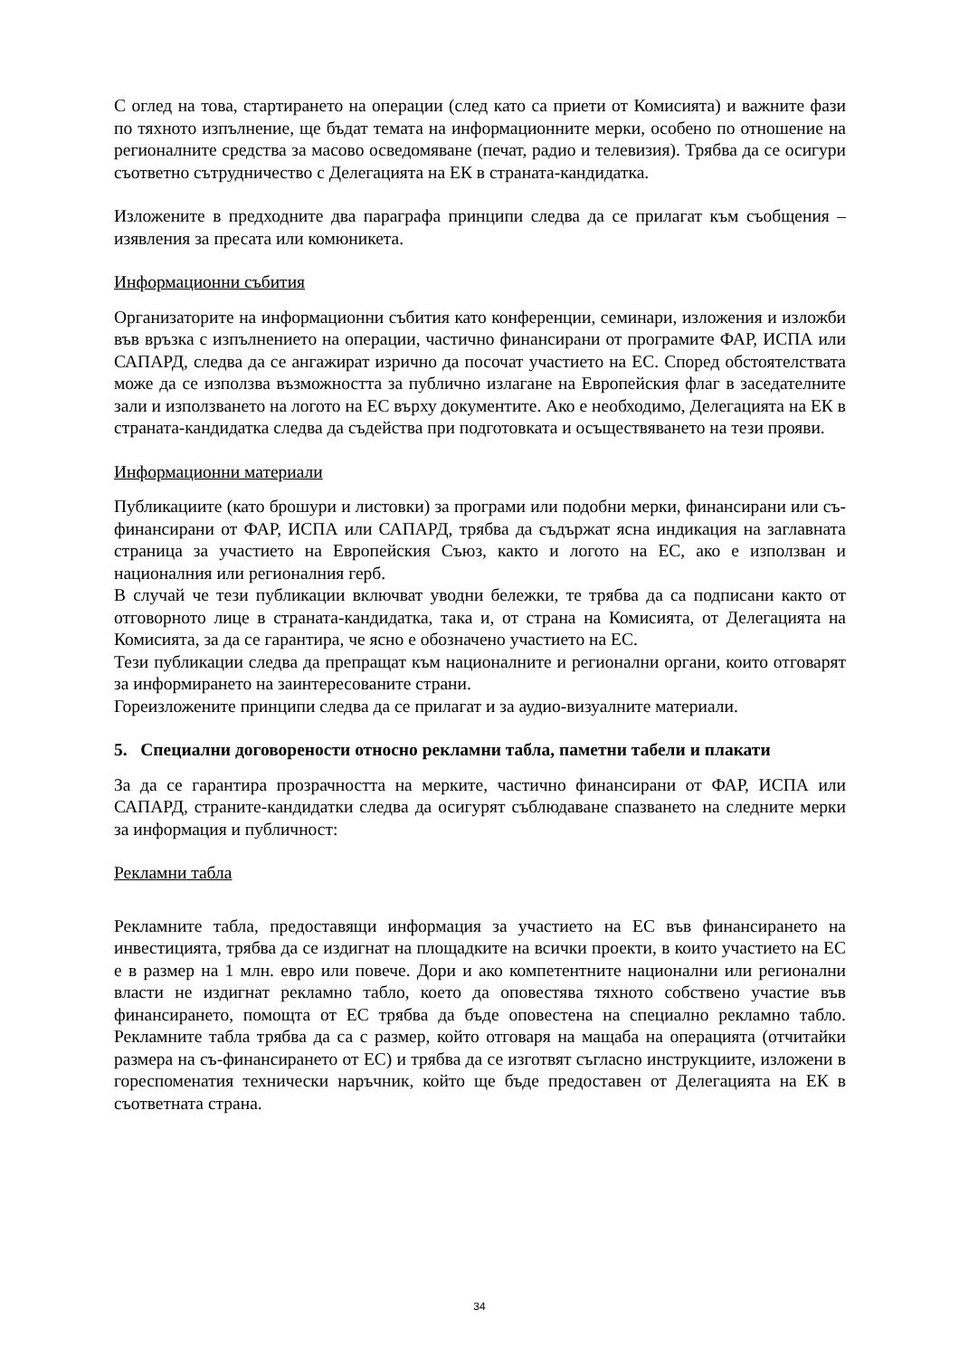С оглед на това, стартирането на операции (след като са приети от Комисията) и важните фази по тяхното изпълнение, ще бъдат темата на информационните мерки, особено по отношение на регионалните средства за масово осведомяване (печат, радио и телевизия). Трябва да се осигури съответно сътрудничество с Делегацията на ЕК в страната-кандидатка.
Изложените в предходните два параграфа принципи следва да се прилагат към съобщения – изявления за пресата или комюникета.
Информационни събития
Организаторите на информационни събития като конференции, семинари, изложения и изложби във връзка с изпълнението на операции, частично финансирани от програмите ФАР, ИСПА или САПАРД, следва да се ангажират изрично да посочат участието на ЕС. Според обстоятелствата може да се използва възможността за публично излагане на Европейския флаг в заседателните зали и използването на логото на ЕС върху документите. Ако е необходимо, Делегацията на ЕК в страната-кандидатка следва да съдейства при подготовката и осъществяването на тези прояви.
Информационни материали
Публикациите (като брошури и листовки) за програми или подобни мерки, финансирани или съ-финансирани от ФАР, ИСПА или САПАРД, трябва да съдържат ясна индикация на заглавната страница за участието на Европейския Съюз, както и логото на ЕС, ако е използван и националния или регионалния герб.
В случай че тези публикации включват уводни бележки, те трябва да са подписани както от отговорното лице в страната-кандидатка, така и, от страна на Комисията, от Делегацията на Комисията, за да се гарантира, че ясно е обозначено участието на ЕС.
Тези публикации следва да препращат към националните и регионални органи, които отговарят за информирането на заинтересованите страни.
Гореизложените принципи следва да се прилагат и за аудио-визуалните материали.
5. Специални договорености относно рекламни табла, паметни табели и плакати
За да се гарантира прозрачността на мерките, частично финансирани от ФАР, ИСПА или САПАРД, страните-кандидатки следва да осигурят съблюдаване спазването на следните мерки за информация и публичност:
Рекламни табла
Рекламните табла, предоставящи информация за участието на ЕС във финансирането на инвестицията, трябва да се издигнат на площадките на всички проекти, в които участието на ЕС е в размер на 1 млн. евро или повече. Дори и ако компетентните национални или регионални власти не издигнат рекламно табло, което да оповестява тяхното собствено участие във финансирането, помощта от ЕС трябва да бъде оповестена на специално рекламно табло. Рекламните табла трябва да са с размер, който отговаря на мащаба на операцията (отчитайки размера на съ-финансирането от ЕС) и трябва да се изготвят съгласно инструкциите, изложени в гореспоменатия технически наръчник, който ще бъде предоставен от Делегацията на ЕК в съответната страна.
34